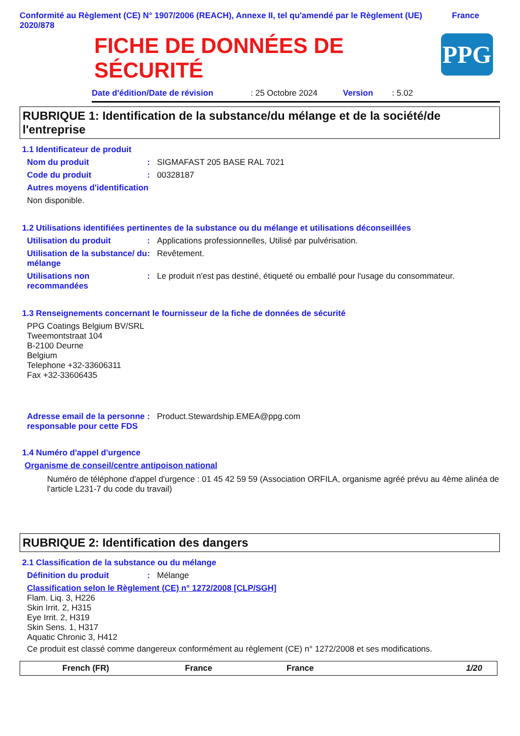Conformité au Règlement (CE) N° 1907/2006 (REACH), Annexe II, tel qu'amendé par le Règlement (UE) 2020/878 France
FICHE DE DONNÉES DE SÉCURITÉ
PPG
Date d'édition/Date de révision: 25 Octobre 2024 Version: 5.02
RUBRIQUE 1: Identification de la substance/du mélange et de la société/de l'entreprise
1.1 Identificateur de produit
Nom du produit: SIGMAFAST 205 BASE RAL 7021
Code du produit: 00328187
Autres moyens d'identification
Non disponible.
1.2 Utilisations identifiées pertinentes de la substance ou du mélange et utilisations déconseillées
Utilisation du produit: Applications professionnelles, Utilisé par pulvérisation.
Utilisation de la substance/ du mélange: Revêtement.
Utilisations non recommandées: Le produit n'est pas destiné, étiqueté ou emballé pour l'usage du consommateur.
1.3 Renseignements concernant le fournisseur de la fiche de données de sécurité
PPG Coatings Belgium BV/SRL
Tweemontstraat 104
B-2100 Deurne
Belgium
Telephone +32-33606311
Fax +32-33606435
Adresse email de la personne responsable pour cette FDS: Product.Stewardship.EMEA@ppg.com
1.4 Numéro d'appel d'urgence
Organisme de conseil/centre antipoison national
Numéro de téléphone d'appel d'urgence : 01 45 42 59 59 (Association ORFILA, organisme agréé prévu au 4ème alinéa de l'article L231-7 du code du travail)
RUBRIQUE 2: Identification des dangers
2.1 Classification de la substance ou du mélange
Définition du produit: Mélange
Classification selon le Règlement (CE) n° 1272/2008 [CLP/SGH]
Flam. Liq. 3, H226
Skin Irrit. 2, H315
Eye Irrit. 2, H319
Skin Sens. 1, H317
Aquatic Chronic 3, H412
Ce produit est classé comme dangereux conformément au règlement (CE) n° 1272/2008 et ses modifications.
French (FR) France France 1/20